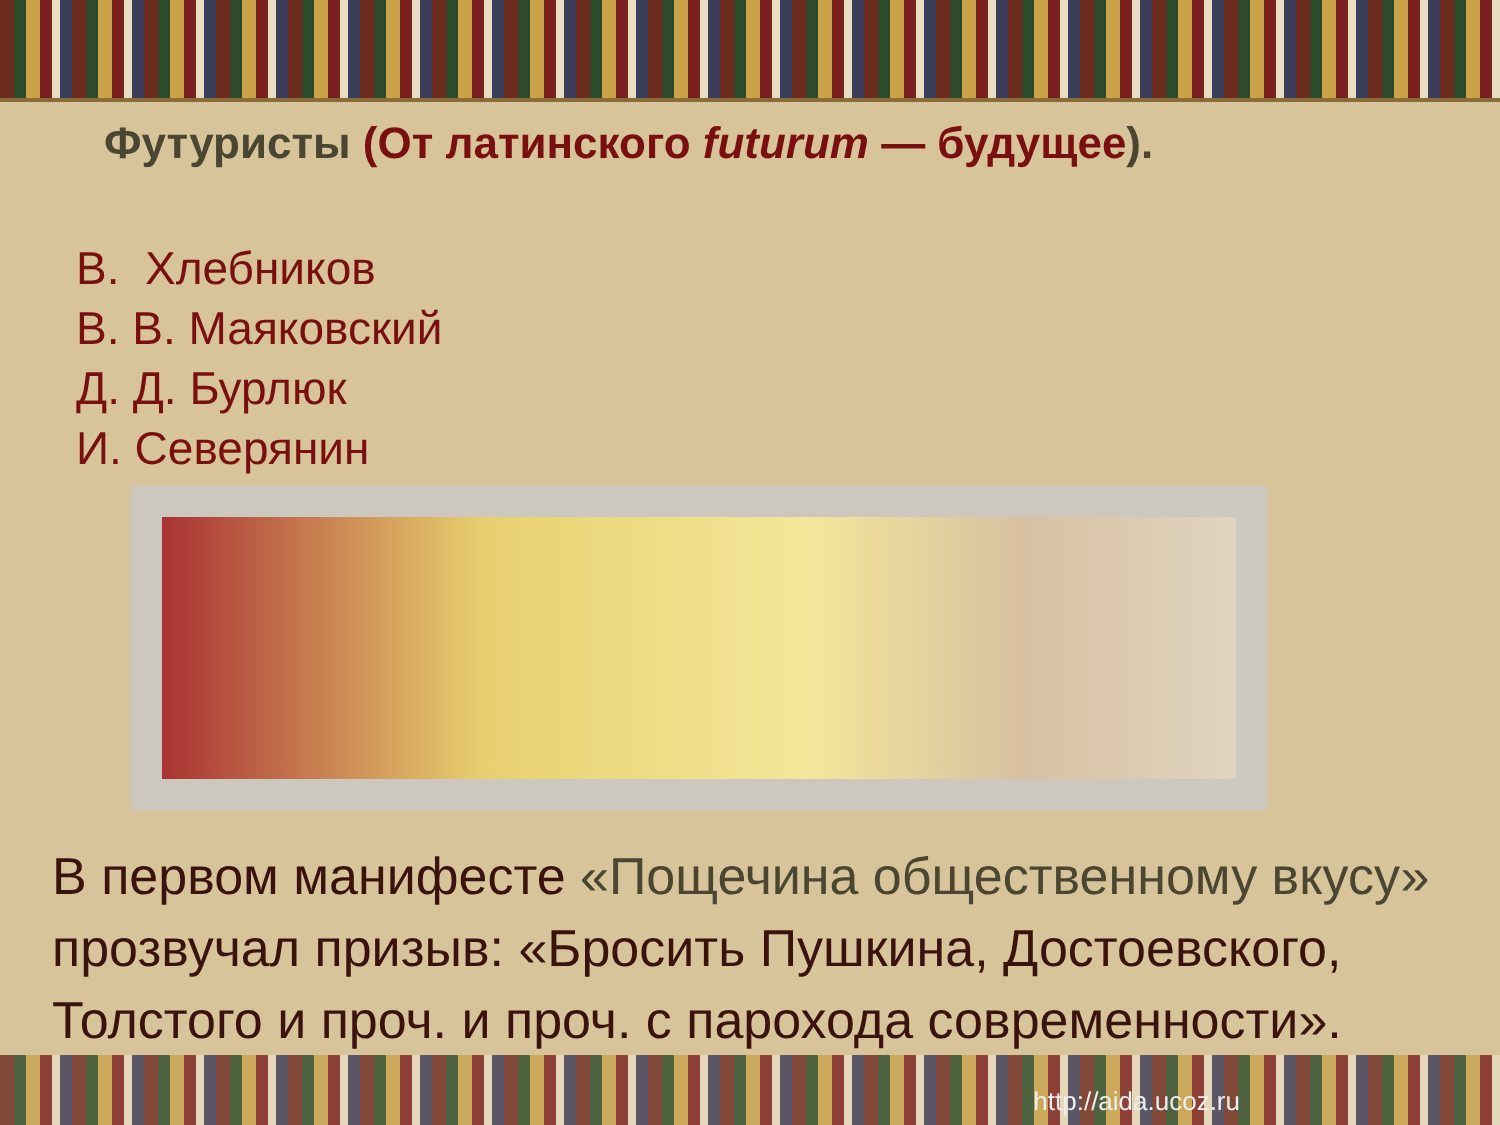Футуристы (От латинского futurum — будущее).
В. Хлебников
В. В. Маяковский
Д. Д. Бурлюк
И. Северянин
В первом манифесте «Пощечина общественному вкусу» прозвучал призыв: «Бросить Пушкина, Достоевского, Толстого и проч. и проч. с парохода современности».
http://aida.ucoz.ru